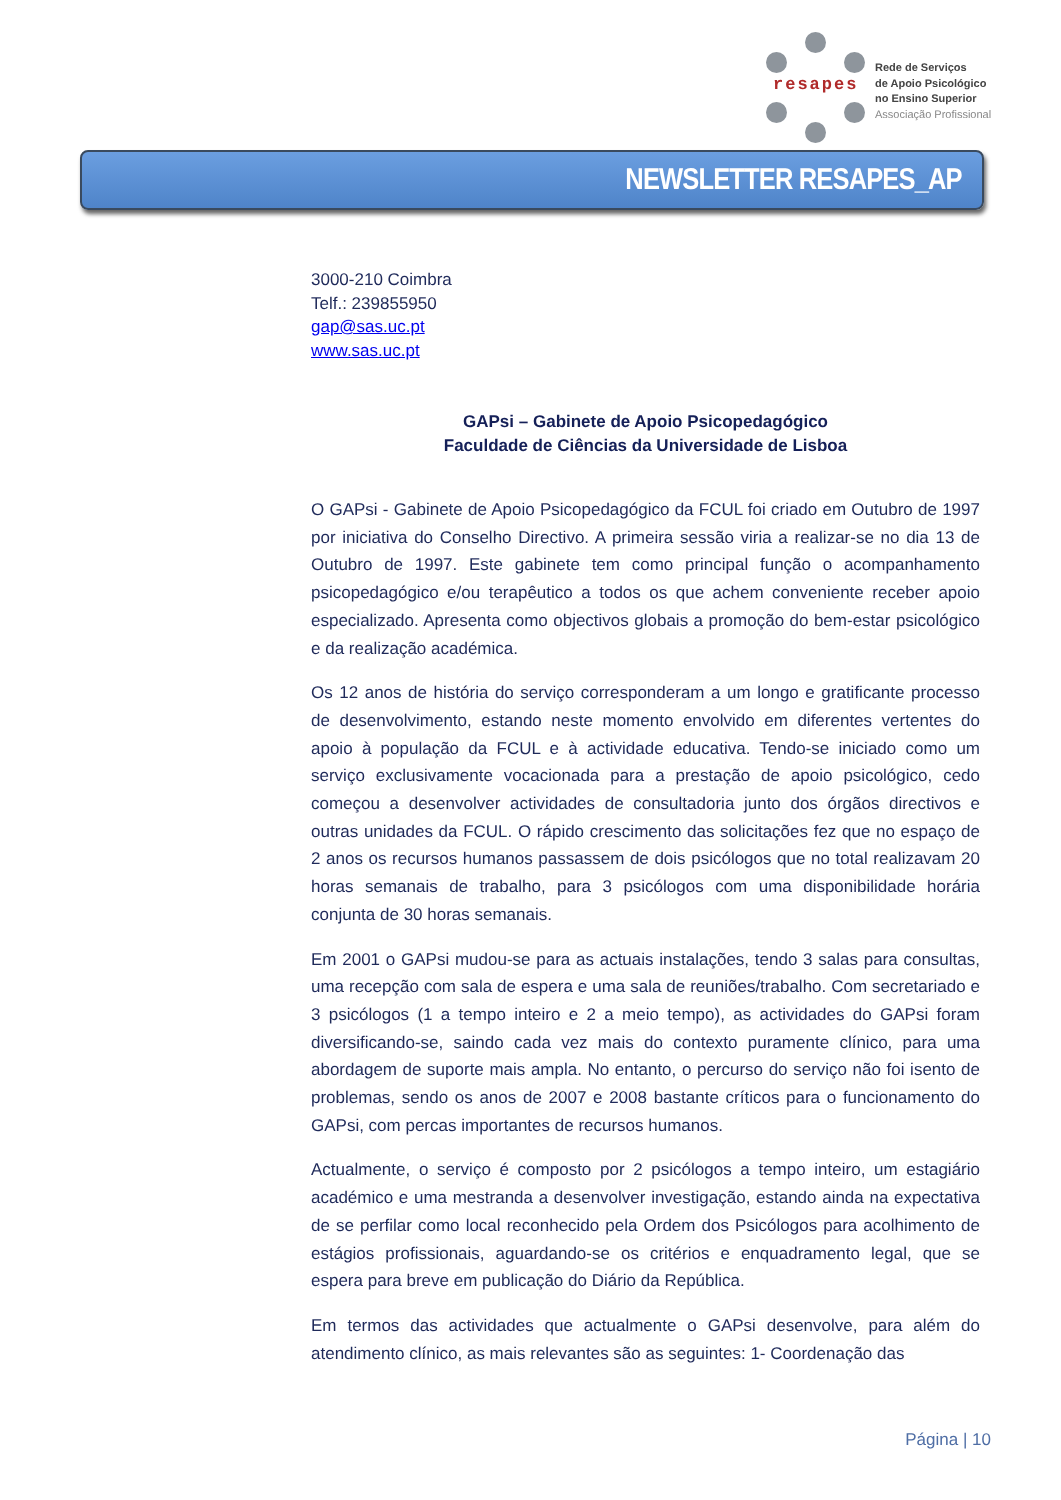resapes
Rede de Serviços
de Apoio Psicológico
no Ensino Superior
Associação Profissional
NEWSLETTER RESAPES_AP
3000-210 Coimbra
Telf.: 239855950
gap@sas.uc.pt
www.sas.uc.pt
GAPsi – Gabinete de Apoio Psicopedagógico
Faculdade de Ciências da Universidade de Lisboa
O GAPsi - Gabinete de Apoio Psicopedagógico da FCUL foi criado em Outubro de 1997 por iniciativa do Conselho Directivo. A primeira sessão viria a realizar-se no dia 13 de Outubro de 1997. Este gabinete tem como principal função o acompanhamento psicopedagógico e/ou terapêutico a todos os que achem conveniente receber apoio especializado. Apresenta como objectivos globais a promoção do bem-estar psicológico e da realização académica.
Os 12 anos de história do serviço corresponderam a um longo e gratificante processo de desenvolvimento, estando neste momento envolvido em diferentes vertentes do apoio à população da FCUL e à actividade educativa. Tendo-se iniciado como um serviço exclusivamente vocacionada para a prestação de apoio psicológico, cedo começou a desenvolver actividades de consultadoria junto dos órgãos directivos e outras unidades da FCUL. O rápido crescimento das solicitações fez que no espaço de 2 anos os recursos humanos passassem de dois psicólogos que no total realizavam 20 horas semanais de trabalho, para 3 psicólogos com uma disponibilidade horária conjunta de 30 horas semanais.
Em 2001 o GAPsi mudou-se para as actuais instalações, tendo 3 salas para consultas, uma recepção com sala de espera e uma sala de reuniões/trabalho. Com secretariado e 3 psicólogos (1 a tempo inteiro e 2 a meio tempo), as actividades do GAPsi foram diversificando-se, saindo cada vez mais do contexto puramente clínico, para uma abordagem de suporte mais ampla. No entanto, o percurso do serviço não foi isento de problemas, sendo os anos de 2007 e 2008 bastante críticos para o funcionamento do GAPsi, com percas importantes de recursos humanos.
Actualmente, o serviço é composto por 2 psicólogos a tempo inteiro, um estagiário académico e uma mestranda a desenvolver investigação, estando ainda na expectativa de se perfilar como local reconhecido pela Ordem dos Psicólogos para acolhimento de estágios profissionais, aguardando-se os critérios e enquadramento legal, que se espera para breve em publicação do Diário da República.
Em termos das actividades que actualmente o GAPsi desenvolve, para além do atendimento clínico, as mais relevantes são as seguintes: 1- Coordenação das
Página | 10